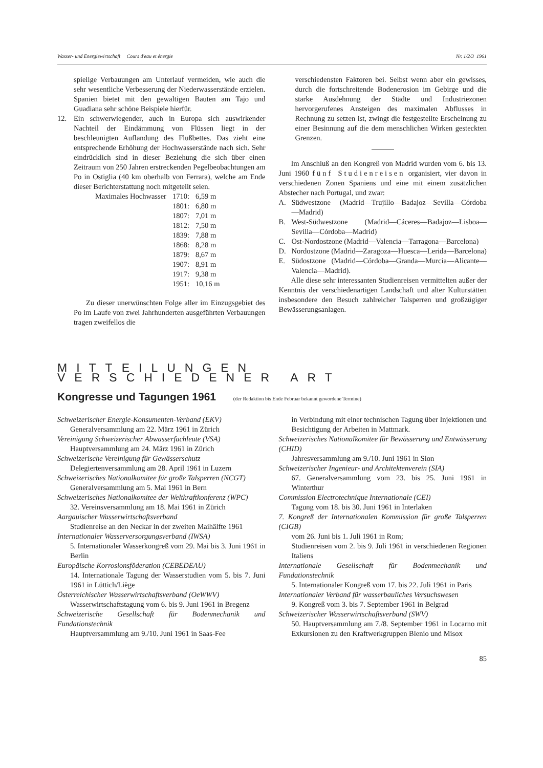Wasser- und Energiewirtschaft Cours d'eau et énergie Nr. 1/2/3 1961
spielige Verbauungen am Unterlauf vermeiden, wie auch die sehr wesentliche Verbesserung der Niederwasserstände erzielen. Spanien bietet mit den gewaltigen Bauten am Tajo und Guadiana sehr schöne Beispiele hierfür.
12. Ein schwerwiegender, auch in Europa sich auswirkender Nachteil der Eindämmung von Flüssen liegt in der beschleunigten Auflandung des Flußbettes. Das zieht eine entsprechende Erhöhung der Hochwasserstände nach sich. Sehr eindrücklich sind in dieser Beziehung die sich über einen Zeitraum von 250 Jahren erstreckenden Pegelbeobachtungen am Po in Ostiglia (40 km oberhalb von Ferrara), welche am Ende dieser Berichterstattung noch mitgeteilt seien.
| Maximales Hochwasser | 1710: | 6,59 m |
| | 1801: | 6,80 m |
| | 1807: | 7,01 m |
| | 1812: | 7,50 m |
| | 1839: | 7,88 m |
| | 1868: | 8,28 m |
| | 1879: | 8,67 m |
| | 1907: | 8,91 m |
| | 1917: | 9,38 m |
| | 1951: | 10,16 m |
Zu dieser unerwünschten Folge aller im Einzugsgebiet des Po im Laufe von zwei Jahrhunderten ausgeführten Verbauungen tragen zweifellos die
verschiedensten Faktoren bei. Selbst wenn aber ein gewisses, durch die fortschreitende Bodenerosion im Gebirge und die starke Ausdehnung der Städte und Industriezonen hervorgerufenes Ansteigen des maximalen Abflusses in Rechnung zu setzen ist, zwingt die festgestellte Erscheinung zu einer Besinnung auf die dem menschlichen Wirken gesteckten Grenzen.
Im Anschluß an den Kongreß von Madrid wurden vom 6. bis 13. Juni 1960 fünf Studienreisen organisiert, vier davon in verschiedenen Zonen Spaniens und eine mit einem zusätzlichen Abstecher nach Portugal, und zwar:
A. Südwestzone (Madrid—Trujillo—Badajoz—Sevilla—Córdoba—Madrid)
B. West-Südwestzone (Madrid—Cáceres—Badajoz—Lisboa—Sevilla—Córdoba—Madrid)
C. Ost-Nordostzone (Madrid—Valencia—Tarragona—Barcelona)
D. Nordostzone (Madrid—Zaragoza—Huesca—Lerida—Barcelona)
E. Südostzone (Madrid—Córdoba—Granda—Murcia—Alicante—Valencia—Madrid).
Alle diese sehr interessanten Studienreisen vermittelten außer der Kenntnis der verschiedenartigen Landschaft und alter Kulturstätten insbesondere den Besuch zahlreicher Talsperren und großzügiger Bewässerungsanlagen.
MITTEILUNGEN VERSCHIEDENER ART
Kongresse und Tagungen 1961 (der Redaktion bis Ende Februar bekannt gewordene Termine)
Schweizerischer Energie-Konsumenten-Verband (EKV)
Generalversammlung am 22. März 1961 in Zürich
Vereinigung Schweizerischer Abwasserfachleute (VSA)
Hauptversammlung am 24. März 1961 in Zürich
Schweizerische Vereinigung für Gewässerschutz
Delegiertenversammlung am 28. April 1961 in Luzern
Schweizerisches Nationalkomitee für große Talsperren (NCGT)
Generalversammlung am 5. Mai 1961 in Bern
Schweizerisches Nationalkomitee der Weltkraftkonferenz (WPC)
32. Vereinsversammlung am 18. Mai 1961 in Zürich
Aargauischer Wasserwirtschaftsverband
Studienreise an den Neckar in der zweiten Maihälfte 1961
Internationaler Wasserversorgungsverband (IWSA)
5. Internationaler Wasserkongreß vom 29. Mai bis 3. Juni 1961 in Berlin
Europäische Korrosionsföderation (CEBEDEAU)
14. Internationale Tagung der Wasserstudien vom 5. bis 7. Juni 1961 in Lüttich/Liège
Österreichischer Wasserwirtschaftsverband (OeWWV)
Wasserwirtschaftstagung vom 6. bis 9. Juni 1961 in Bregenz
Schweizerische Gesellschaft für Bodenmechanik und Fundationstechnik
Hauptversammlung am 9./10. Juni 1961 in Saas-Fee
in Verbindung mit einer technischen Tagung über Injektionen und Besichtigung der Arbeiten in Mattmark.
Schweizerisches Nationalkomitee für Bewässerung und Entwässerung (CHID)
Jahresversammlung am 9./10. Juni 1961 in Sion
Schweizerischer Ingenieur- und Architektenverein (SIA)
67. Generalversammlung vom 23. bis 25. Juni 1961 in Winterthur
Commission Electrotechnique Internationale (CEI)
Tagung vom 18. bis 30. Juni 1961 in Interlaken
7. Kongreß der Internationalen Kommission für große Talsperren (CIGB)
vom 26. Juni bis 1. Juli 1961 in Rom;
Studienreisen vom 2. bis 9. Juli 1961 in verschiedenen Regionen Italiens
Internationale Gesellschaft für Bodenmechanik und Fundationstechnik
5. Internationaler Kongreß vom 17. bis 22. Juli 1961 in Paris
Internationaler Verband für wasserbauliches Versuchswesen
9. Kongreß vom 3. bis 7. September 1961 in Belgrad
Schweizerischer Wasserwirtschaftsverband (SWV)
50. Hauptversammlung am 7./8. September 1961 in Locarno mit Exkursionen zu den Kraftwerkgruppen Blenio und Misox
85